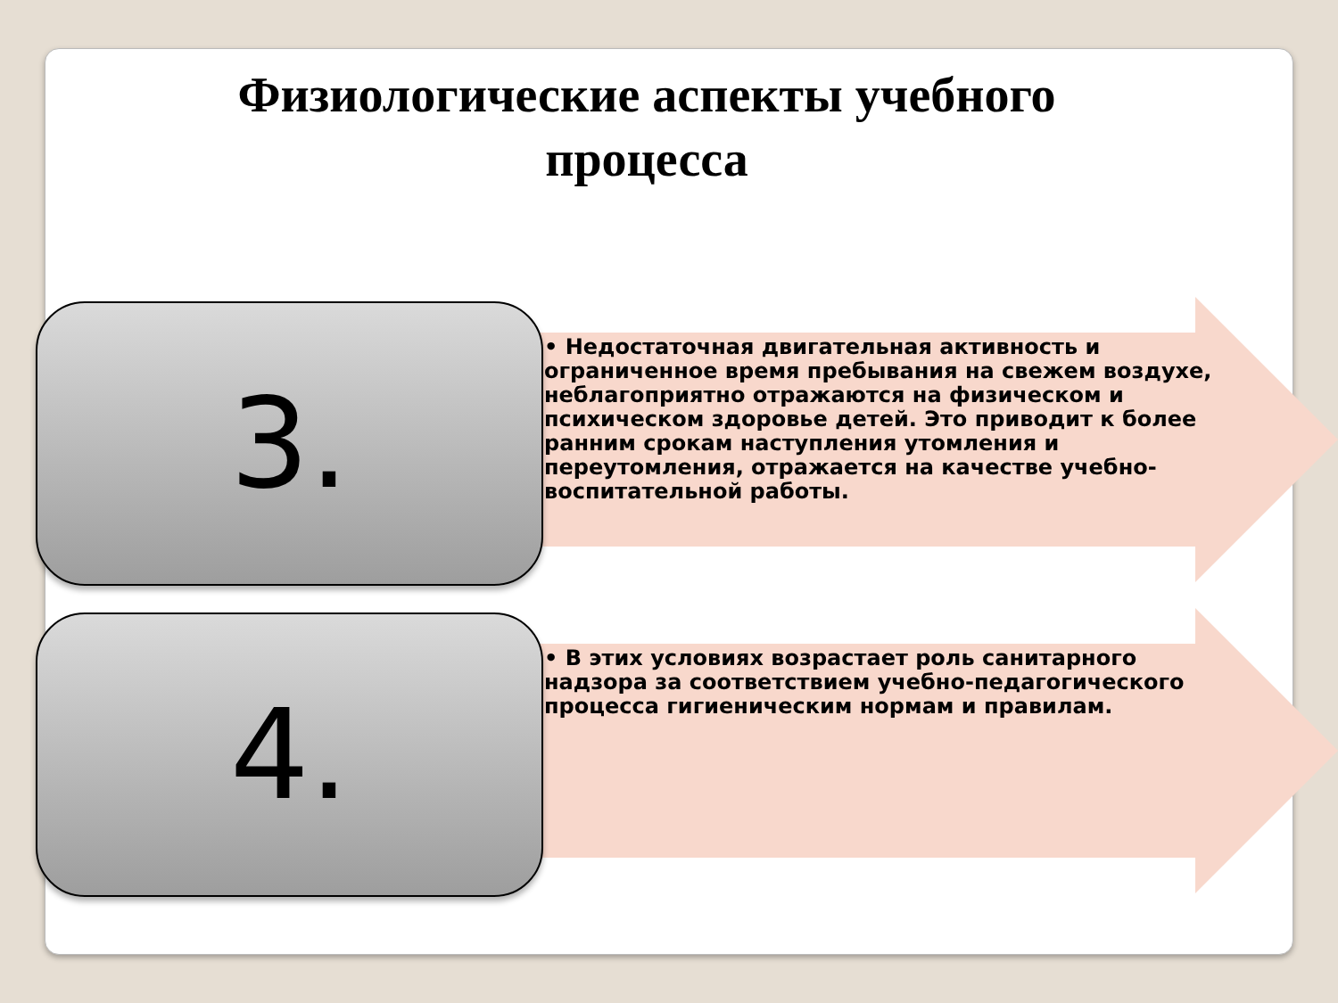Физиологические аспекты учебного процесса
3.
• Недостаточная двигательная активность и ограниченное время пребывания на свежем воздухе, неблагоприятно отражаются на физическом и психическом здоровье детей. Это приводит к более ранним срокам наступления утомления и переутомления, отражается на качестве учебно-воспитательной работы.
4.
• В этих условиях возрастает роль санитарного надзора за соответствием учебно-педагогического процесса гигиеническим нормам и правилам.